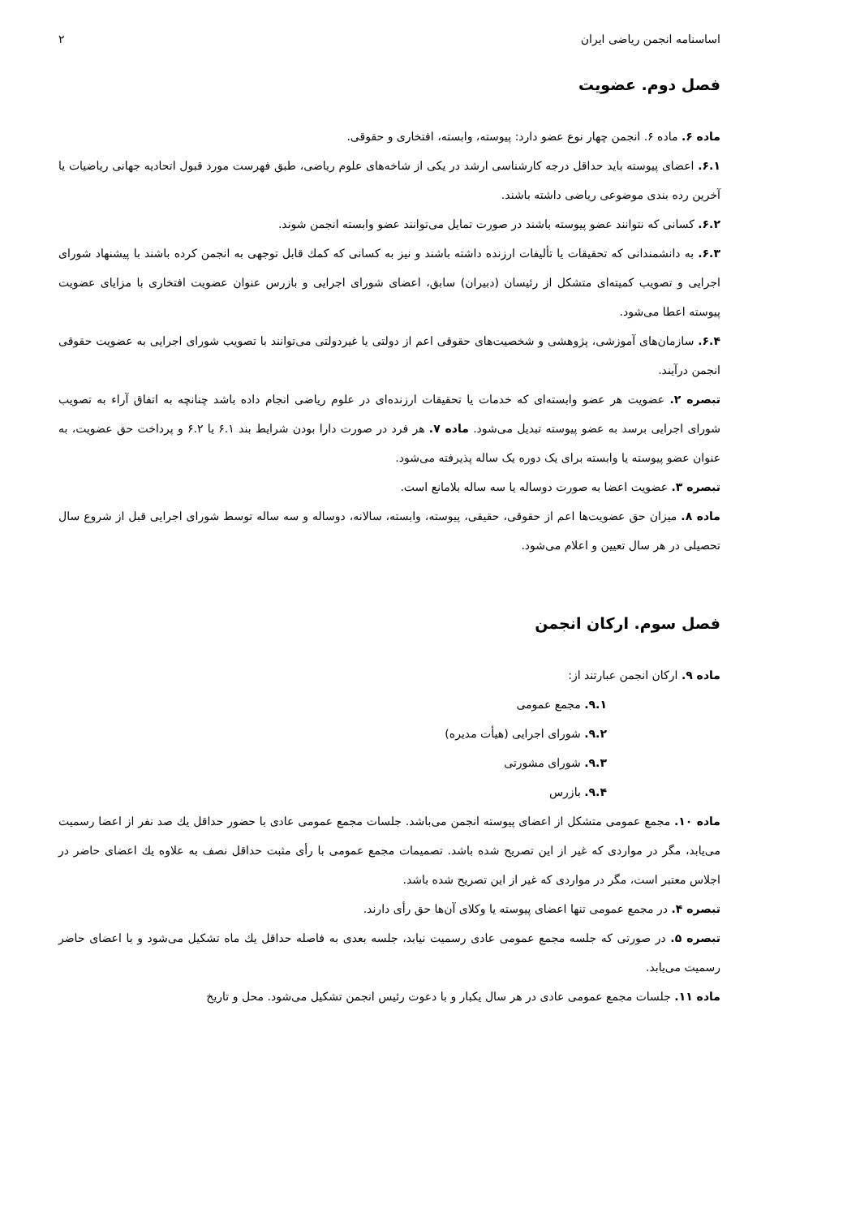اساسنامه انجمن ریاضی ایران ۲
فصل دوم. عضویت
ماده ۶. ماده ۶. انجمن چهار نوع عضو دارد: پیوسته، وابسته، افتخاری و حقوقی.
۶.۱. اعضای پیوسته باید حداقل درجه کارشناسی ارشد در یکی از شاخه‌های علوم ریاضی، طبق فهرست مورد قبول اتحادیه جهانی ریاضیات یا آخرین رده بندی موضوعی ریاضی داشته باشند.
۶.۲. کسانی که نتوانند عضو پیوسته باشند در صورت تمایل می‌توانند عضو وابسته انجمن شوند.
۶.۳. به دانشمندانی که تحقیقات یا تألیفات ارزنده داشته باشند و نیز به کسانی که کمك قابل توجهی به انجمن کرده باشند با پیشنهاد شورای اجرایی و تصویب کمیته‌ای متشکل از رئیسان (دبیران) سابق، اعضای شورای اجرایی و بازرس عنوان عضویت افتخاری با مزایای عضویت پیوسته اعطا می‌شود.
۶.۴. سازمان‌های آموزشی، پژوهشی و شخصیت‌های حقوقی اعم از دولتی یا غیردولتی می‌توانند با تصویب شورای اجرایی به عضویت حقوقی انجمن درآیند.
تبصره ۲. عضویت هر عضو وابسته‌ای که خدمات یا تحقیقات ارزنده‌ای در علوم ریاضی انجام داده باشد چنانچه به اتفاق آراء به تصویب شورای اجرایی برسد به عضو پیوسته تبدیل می‌شود. ماده ۷. هر فرد در صورت دارا بودن شرایط بند ۶.۱ یا ۶.۲ و پرداخت حق عضویت، به عنوان عضو پیوسته یا وابسته برای یک دوره یک ساله پذیرفته می‌شود.
تبصره ۳. عضویت اعضا به صورت دوساله یا سه ساله بلامانع است.
ماده ۸. میزان حق عضویت‌ها اعم از حقوقی، حقیقی، پیوسته، وابسته، سالانه، دوساله و سه ساله توسط شورای اجرایی قبل از شروع سال تحصیلی در هر سال تعیین و اعلام می‌شود.
فصل سوم. ارکان انجمن
ماده ۹. ارکان انجمن عبارتند از:
۹.۱. مجمع عمومی
۹.۲. شورای اجرایی (هیأت مدیره)
۹.۳. شورای مشورتی
۹.۴. بازرس
ماده ۱۰. مجمع عمومی متشکل از اعضای پیوسته انجمن می‌باشد. جلسات مجمع عمومی عادی با حضور حداقل یك صد نفر از اعضا رسمیت می‌یابد، مگر در مواردی که غیر از این تصریح شده باشد. تصمیمات مجمع عمومی با رأی مثبت حداقل نصف به علاوه یك اعضای حاضر در اجلاس معتبر است، مگر در مواردی که غیر از این تصریح شده باشد.
تبصره ۴. در مجمع عمومی تنها اعضای پیوسته یا وکلای آن‌ها حق رأی دارند.
تبصره ۵. در صورتی که جلسه مجمع عمومی عادی رسمیت نیابد، جلسه بعدی به فاصله حداقل یك ماه تشکیل می‌شود و با اعضای حاضر رسمیت می‌یابد.
ماده ۱۱. جلسات مجمع عمومی عادی در هر سال یکبار و با دعوت رئیس انجمن تشکیل می‌شود. محل و تاریخ